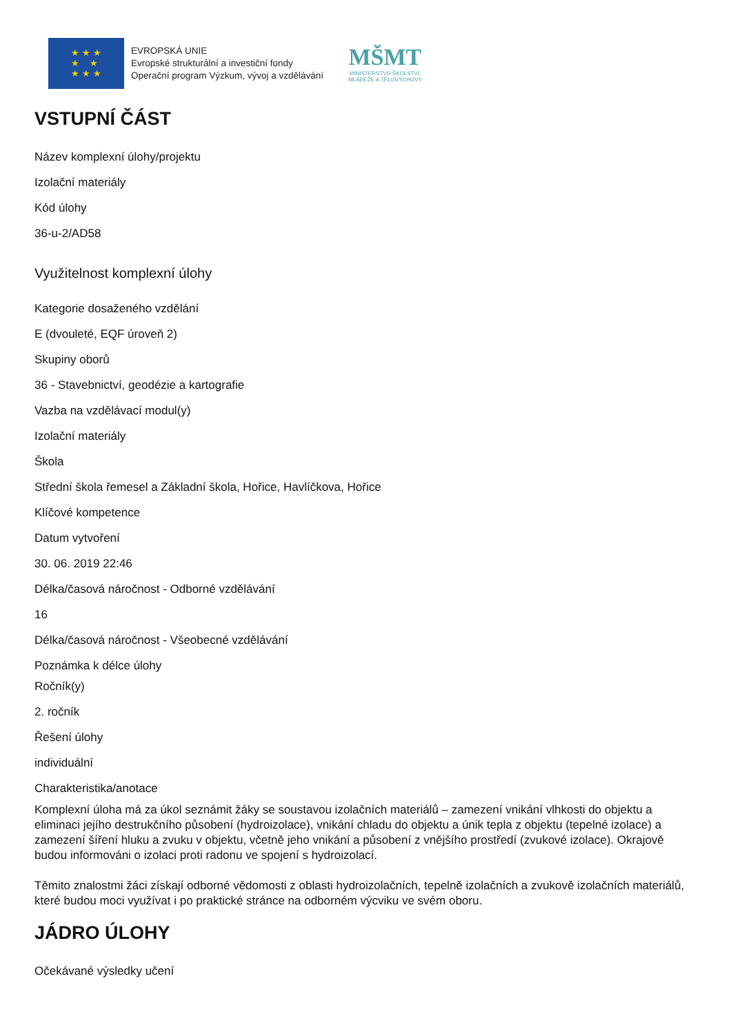★ ★ ★
★ ★
★ ★ ★
EVROPSKÁ UNIE
Evropské strukturální a investiční fondy
Operační program Výzkum, vývoj a vzdělávání
MŠMT
MINISTERSTVO ŠKOLSTVÍ,
MLÁDEŽE A TĚLOVÝCHOVY
VSTUPNÍ ČÁST
Název komplexní úlohy/projektu
Izolační materiály
Kód úlohy
36-u-2/AD58
Využitelnost komplexní úlohy
Kategorie dosaženého vzdělání
E (dvouleté, EQF úroveň 2)
Skupiny oborů
36 - Stavebnictví, geodézie a kartografie
Vazba na vzdělávací modul(y)
Izolační materiály
Škola
Střední škola řemesel a Základní škola, Hořice, Havlíčkova, Hořice
Klíčové kompetence
Datum vytvoření
30. 06. 2019 22:46
Délka/časová náročnost - Odborné vzdělávání
16
Délka/časová náročnost - Všeobecné vzdělávání
Poznámka k délce úlohy
Ročník(y)
2. ročník
Řešení úlohy
individuální
Charakteristika/anotace
Komplexní úloha má za úkol seznámit žáky se soustavou izolačních materiálů – zamezení vnikání vlhkosti do objektu a eliminaci jejího destrukčního působení (hydroizolace), vnikání chladu do objektu a únik tepla z objektu (tepelné izolace) a zamezení šíření hluku a zvuku v objektu, včetně jeho vnikání a působení z vnějšího prostředí (zvukové izolace). Okrajově budou informováni o izolaci proti radonu ve spojení s hydroizolací.
Těmito znalostmi žáci získají odborné vědomosti z oblasti hydroizolačních, tepelně izolačních a zvukově izolačních materiálů, které budou moci využívat i po praktické stránce na odborném výcviku ve svém oboru.
JÁDRO ÚLOHY
Očekávané výsledky učení